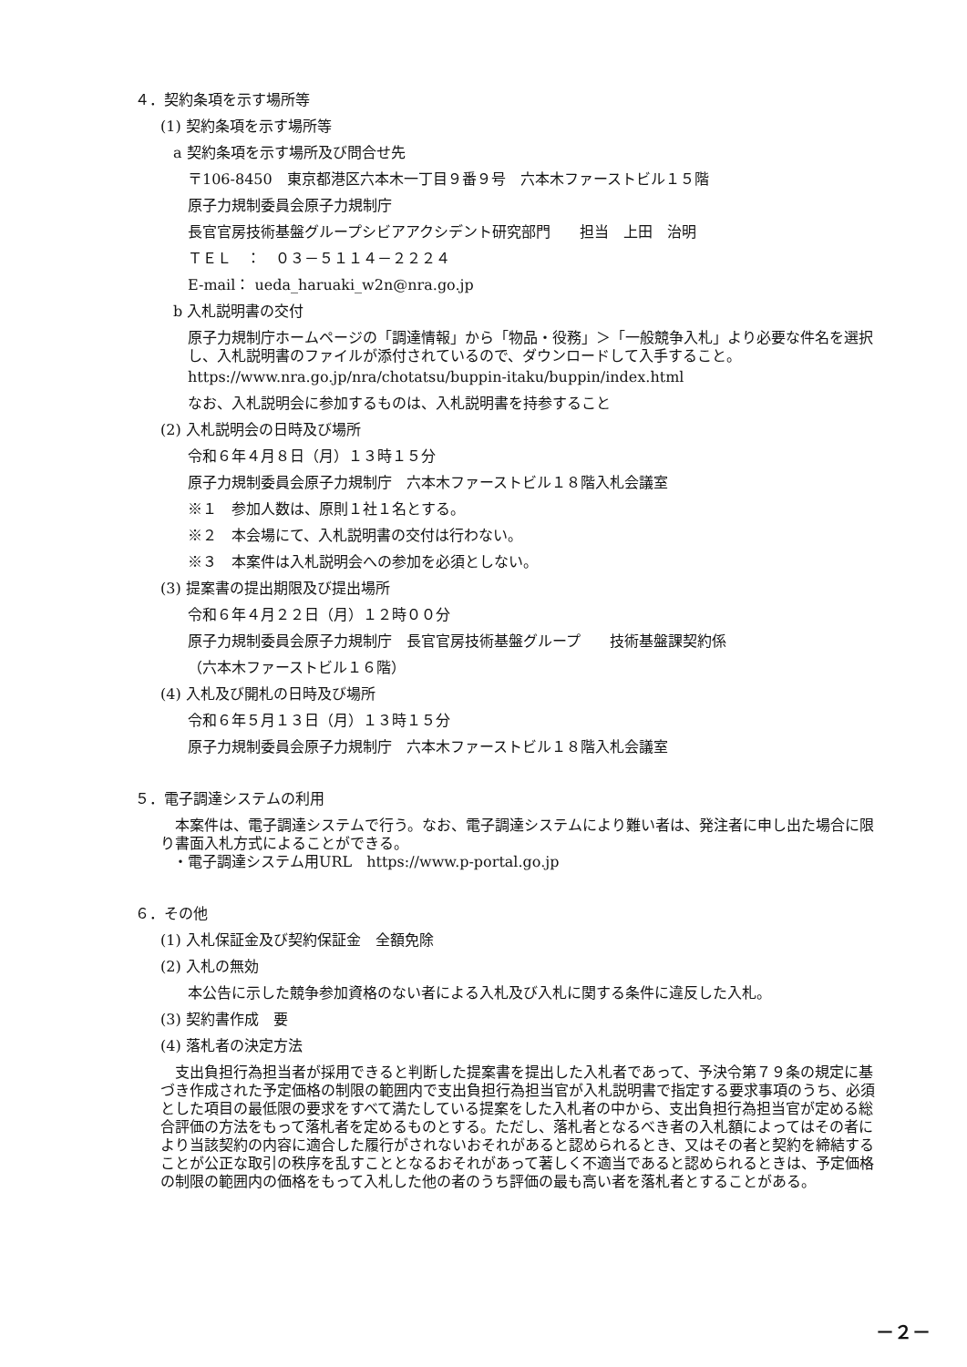４．契約条項を示す場所等
(1) 契約条項を示す場所等
a 契約条項を示す場所及び問合せ先
〒106-8450　東京都港区六本木一丁目９番９号　六本木ファーストビル１５階
原子力規制委員会原子力規制庁
長官官房技術基盤グループシビアアクシデント研究部門　　担当　上田　治明
ＴＥＬ　：　０３－５１１４－２２２４
E-mail： ueda_haruaki_w2n@nra.go.jp
b 入札説明書の交付
原子力規制庁ホームページの「調達情報」から「物品・役務」＞「一般競争入札」より必要な件名を選択し、入札説明書のファイルが添付されているので、ダウンロードして入手すること。
https://www.nra.go.jp/nra/chotatsu/buppin-itaku/buppin/index.html
なお、入札説明会に参加するものは、入札説明書を持参すること
(2) 入札説明会の日時及び場所
令和６年４月８日（月）１３時１５分
原子力規制委員会原子力規制庁　六本木ファーストビル１８階入札会議室
※１　参加人数は、原則１社１名とする。
※２　本会場にて、入札説明書の交付は行わない。
※３　本案件は入札説明会への参加を必須としない。
(3) 提案書の提出期限及び提出場所
令和６年４月２２日（月）１２時００分
原子力規制委員会原子力規制庁　長官官房技術基盤グループ　　技術基盤課契約係
（六本木ファーストビル１６階）
(4) 入札及び開札の日時及び場所
令和６年５月１３日（月）１３時１５分
原子力規制委員会原子力規制庁　六本木ファーストビル１８階入札会議室
５．電子調達システムの利用
　本案件は、電子調達システムで行う。なお、電子調達システムにより難い者は、発注者に申し出た場合に限り書面入札方式によることができる。
・電子調達システム用URL　https://www.p-portal.go.jp
６．その他
(1) 入札保証金及び契約保証金　全額免除
(2) 入札の無効
本公告に示した競争参加資格のない者による入札及び入札に関する条件に違反した入札。
(3) 契約書作成　要
(4) 落札者の決定方法
　支出負担行為担当者が採用できると判断した提案書を提出した入札者であって、予決令第７９条の規定に基づき作成された予定価格の制限の範囲内で支出負担行為担当官が入札説明書で指定する要求事項のうち、必須とした項目の最低限の要求をすべて満たしている提案をした入札者の中から、支出負担行為担当官が定める総合評価の方法をもって落札者を定めるものとする。ただし、落札者となるべき者の入札額によってはその者により当該契約の内容に適合した履行がされないおそれがあると認められるとき、又はその者と契約を締結することが公正な取引の秩序を乱すこととなるおそれがあって著しく不適当であると認められるときは、予定価格の制限の範囲内の価格をもって入札した他の者のうち評価の最も高い者を落札者とすることがある。
－２－